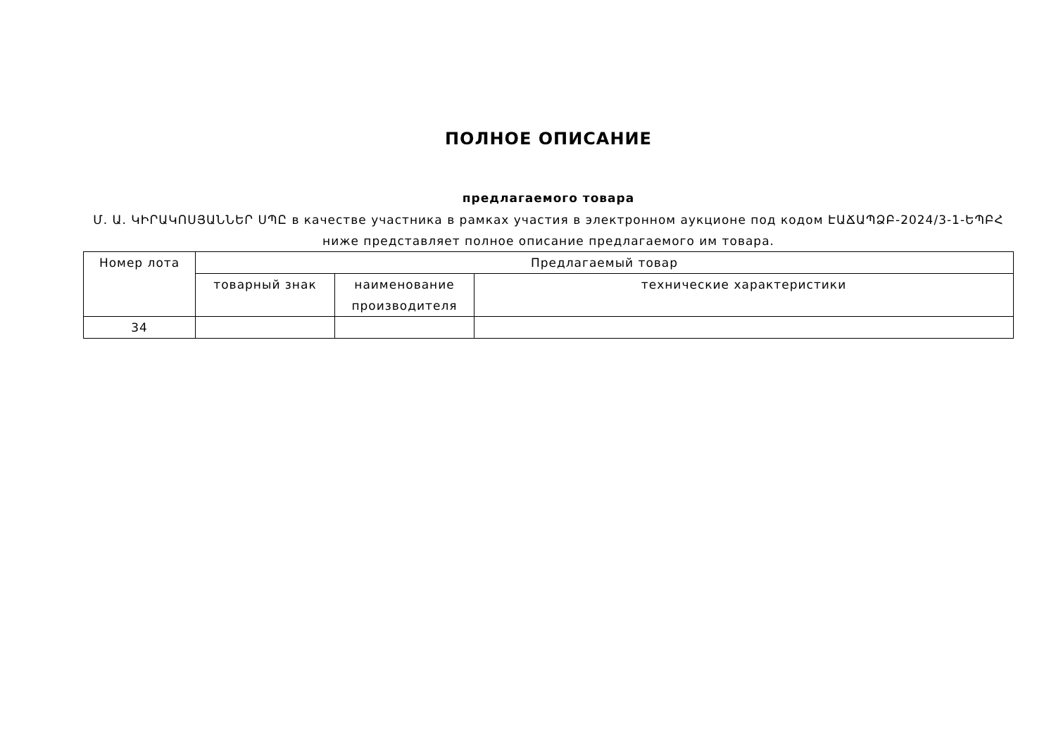ПОЛНОЕ ОПИСАНИЕ
предлагаемого товара
Մ. Ա. ԿԻՐԱԿՈՍՅԱՆՆԵՐ ՍՊԸ в качестве участника в рамках участия в электронном аукционе под кодом ԷԱՃԱՊՁԲ-2024/3-1-ԵՊԲՀ ниже представляет полное описание предлагаемого им товара.
| Номер лота | Предлагаемый товар | | |
| --- | --- | --- | --- |
| | товарный знак | наименование производителя | технические характеристики |
| 34 | | | |